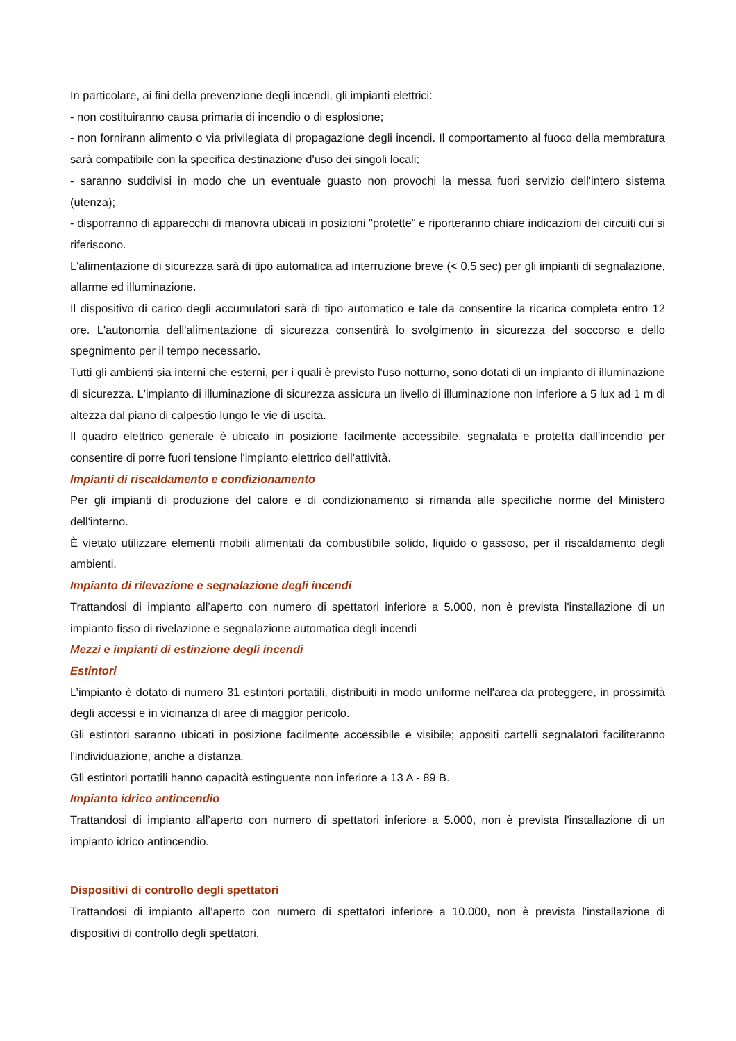In particolare, ai fini della prevenzione degli incendi, gli impianti elettrici:
- non costituiranno causa primaria di incendio o di esplosione;
- non fornirann alimento o via privilegiata di propagazione degli incendi. Il comportamento al fuoco della membratura sarà compatibile con la specifica destinazione d'uso dei singoli locali;
- saranno suddivisi in modo che un eventuale guasto non provochi la messa fuori servizio dell'intero sistema (utenza);
- disporranno di apparecchi di manovra ubicati in posizioni "protette" e riporteranno chiare indicazioni dei circuiti cui si riferiscono.
L'alimentazione di sicurezza sarà di tipo automatica ad interruzione breve (< 0,5 sec) per gli impianti di segnalazione, allarme ed illuminazione.
Il dispositivo di carico degli accumulatori sarà di tipo automatico e tale da consentire la ricarica completa entro 12 ore. L'autonomia dell'alimentazione di sicurezza consentirà lo svolgimento in sicurezza del soccorso e dello spegnimento per il tempo necessario.
Tutti gli ambienti sia interni che esterni, per i quali è previsto l'uso notturno, sono dotati di un impianto di illuminazione di sicurezza. L'impianto di illuminazione di sicurezza assicura un livello di illuminazione non inferiore a 5 lux ad 1 m di altezza dal piano di calpestio lungo le vie di uscita.
Il quadro elettrico generale è ubicato in posizione facilmente accessibile, segnalata e protetta dall'incendio per consentire di porre fuori tensione l'impianto elettrico dell'attività.
Impianti di riscaldamento e condizionamento
Per gli impianti di produzione del calore e di condizionamento si rimanda alle specifiche norme del Ministero dell'interno.
È vietato utilizzare elementi mobili alimentati da combustibile solido, liquido o gassoso, per il riscaldamento degli ambienti.
Impianto di rilevazione e segnalazione degli incendi
Trattandosi di impianto all’aperto con numero di spettatori inferiore a 5.000, non è prevista l'installazione di un impianto fisso di rivelazione e segnalazione automatica degli incendi
Mezzi e impianti di estinzione degli incendi
Estintori
L’impianto è dotato di numero 31 estintori portatili, distribuiti in modo uniforme nell'area da proteggere, in prossimità degli accessi e in vicinanza di aree di maggior pericolo.
Gli estintori saranno ubicati in posizione facilmente accessibile e visibile; appositi cartelli segnalatori faciliteranno l'individuazione, anche a distanza.
Gli estintori portatili hanno capacità estinguente non inferiore a 13 A - 89 B.
Impianto idrico antincendio
Trattandosi di impianto all’aperto con numero di spettatori inferiore a 5.000, non è prevista l'installazione di un impianto idrico antincendio.
Dispositivi di controllo degli spettatori
Trattandosi di impianto all’aperto con numero di spettatori inferiore a 10.000, non è prevista l'installazione di dispositivi di controllo degli spettatori.